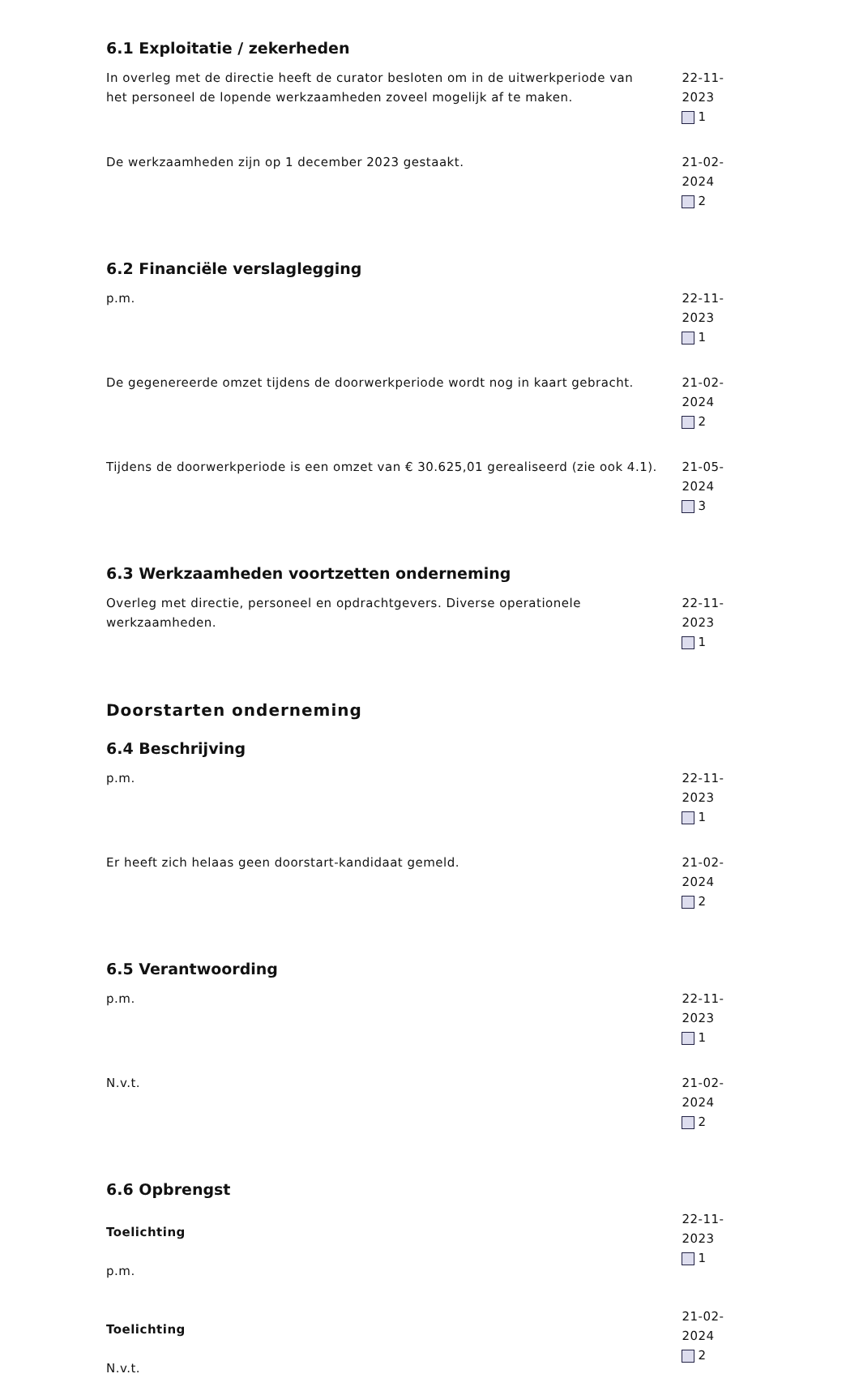6.1 Exploitatie / zekerheden
In overleg met de directie heeft de curator besloten om in de uitwerkperiode van het personeel de lopende werkzaamheden zoveel mogelijk af te maken.
22-11-2023
1
De werkzaamheden zijn op 1 december 2023 gestaakt. 21-02-2024
2
6.2 Financiële verslaglegging
p.m. 22-11-2023
1
De gegenereerde omzet tijdens de doorwerkperiode wordt nog in kaart gebracht.
21-02-2024
2
Tijdens de doorwerkperiode is een omzet van € 30.625,01 gerealiseerd (zie ook 4.1).
21-05-2024
3
6.3 Werkzaamheden voortzetten onderneming
Overleg met directie, personeel en opdrachtgevers. Diverse operationele werkzaamheden.
22-11-2023
1
Doorstarten onderneming
6.4 Beschrijving
p.m. 22-11-2023
1
Er heeft zich helaas geen doorstart-kandidaat gemeld. 21-02-2024
2
6.5 Verantwoording
p.m. 22-11-2023
1
N.v.t. 21-02-2024
2
6.6 Opbrengst
Toelichting
p.m.
22-11-2023
1
Toelichting
N.v.t.
21-02-2024
2